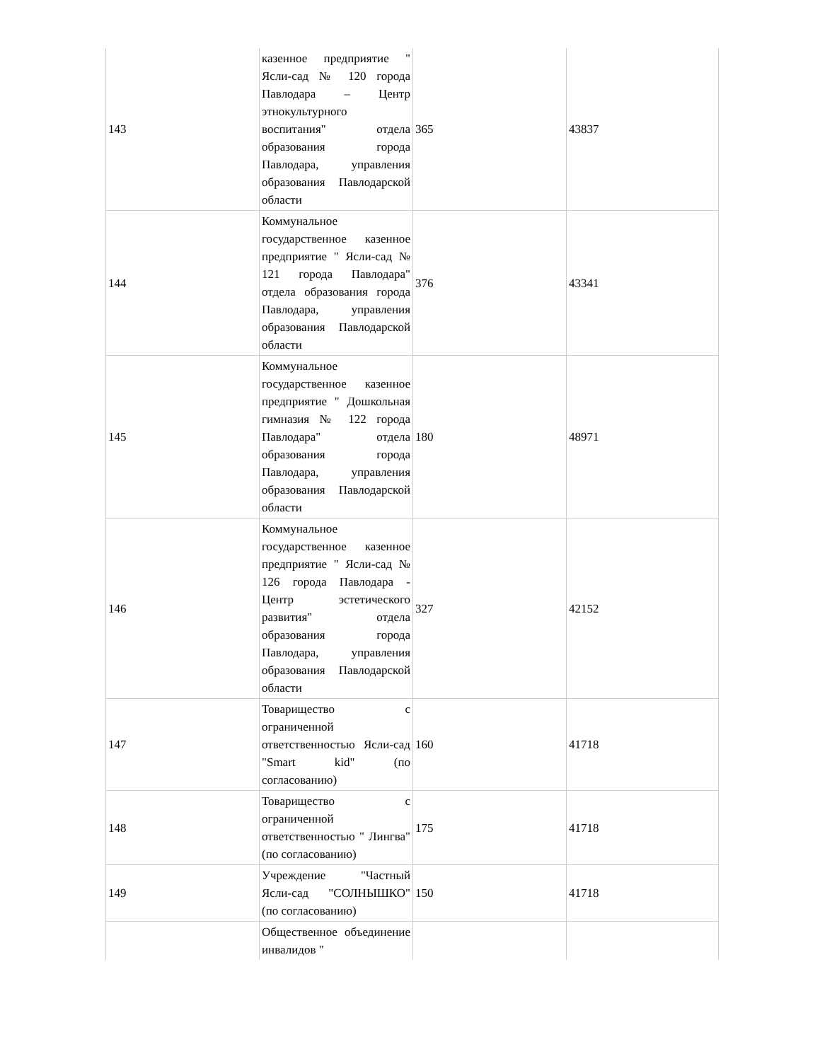| 143 | казенное предприятие " Ясли-сад № 120 города Павлодара – Центр этнокультурного воспитания" отдела образования города Павлодара, управления образования Павлодарской области | 365 | 43837 |
| 144 | Коммунальное государственное казенное предприятие " Ясли-сад № 121 города Павлодара" отдела образования города Павлодара, управления образования Павлодарской области | 376 | 43341 |
| 145 | Коммунальное государственное казенное предприятие " Дошкольная гимназия № 122 города Павлодара" отдела образования города Павлодара, управления образования Павлодарской области | 180 | 48971 |
| 146 | Коммунальное государственное казенное предприятие " Ясли-сад № 126 города Павлодара - Центр эстетического развития" отдела образования города Павлодара, управления образования Павлодарской области | 327 | 42152 |
| 147 | Товарищество с ограниченной ответственностью Ясли-сад "Smart kid" (по согласованию) | 160 | 41718 |
| 148 | Товарищество с ограниченной ответственностью " Лингва" (по согласованию) | 175 | 41718 |
| 149 | Учреждение "Частный Ясли-сад "СОЛНЫШКО" (по согласованию) | 150 | 41718 |
| | Общественное объединение инвалидов " | | |